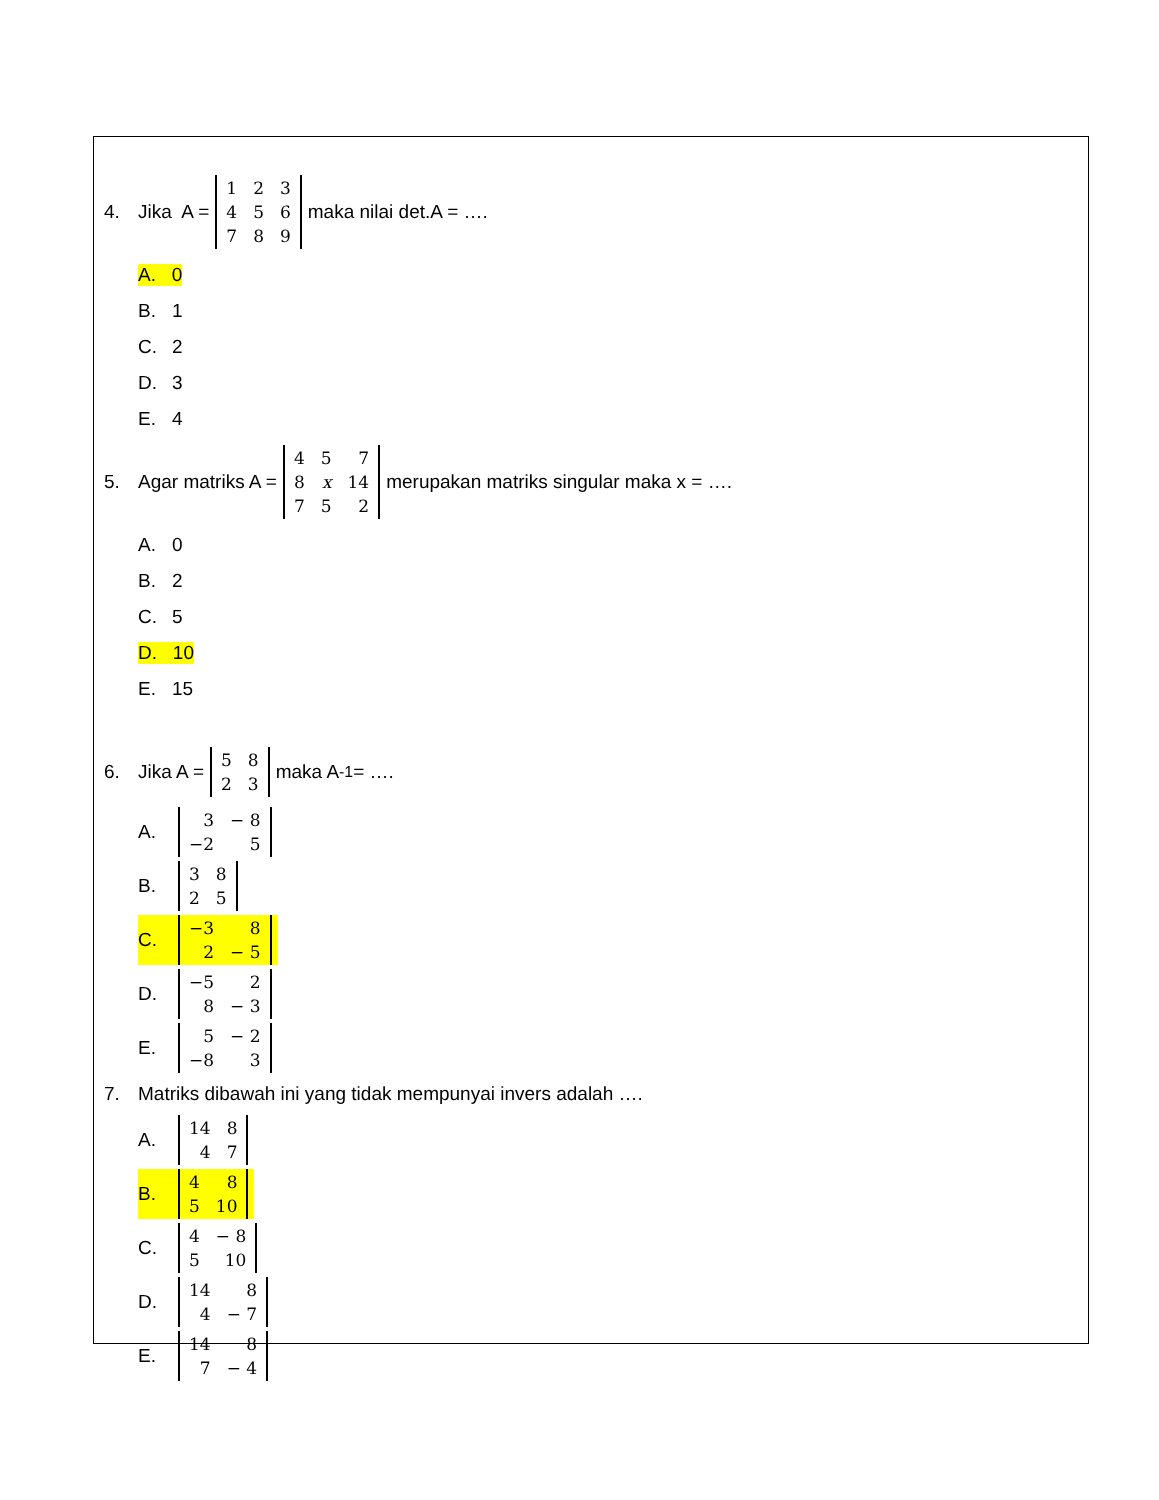4. Jika A =
| 1 | 2 | 3 |
| 4 | 5 | 6 |
| 7 | 8 | 9 |
maka nilai det.A = ….
A. 0
B. 1
C. 2
D. 3
E. 4
5. Agar matriks A =
| 4 | 5 | 7 |
| 8 | x | 14 |
| 7 | 5 | 2 |
merupakan matriks singular maka x = ….
A. 0
B. 2
C. 5
D. 10
E. 15
6. Jika A =
| 5 | 8 |
| 2 | 3 |
maka A<sup>-1</sup> = ….
A.
| 3 | − 8 |
| −2 | 5 |
B.
| 3 | 8 |
| 2 | 5 |
C.
| −3 | 8 |
| 2 | − 5 |
D.
| −5 | 2 |
| 8 | − 3 |
E.
| 5 | − 2 |
| −8 | 3 |
7. Matriks dibawah ini yang tidak mempunyai invers adalah ….
A.
| 14 | 8 |
| 4 | 7 |
B.
| 4 | 8 |
| 5 | 10 |
C.
| 4 | − 8 |
| 5 | 10 |
D.
| 14 | 8 |
| 4 | − 7 |
E.
| 14 | 8 |
| 7 | − 4 |